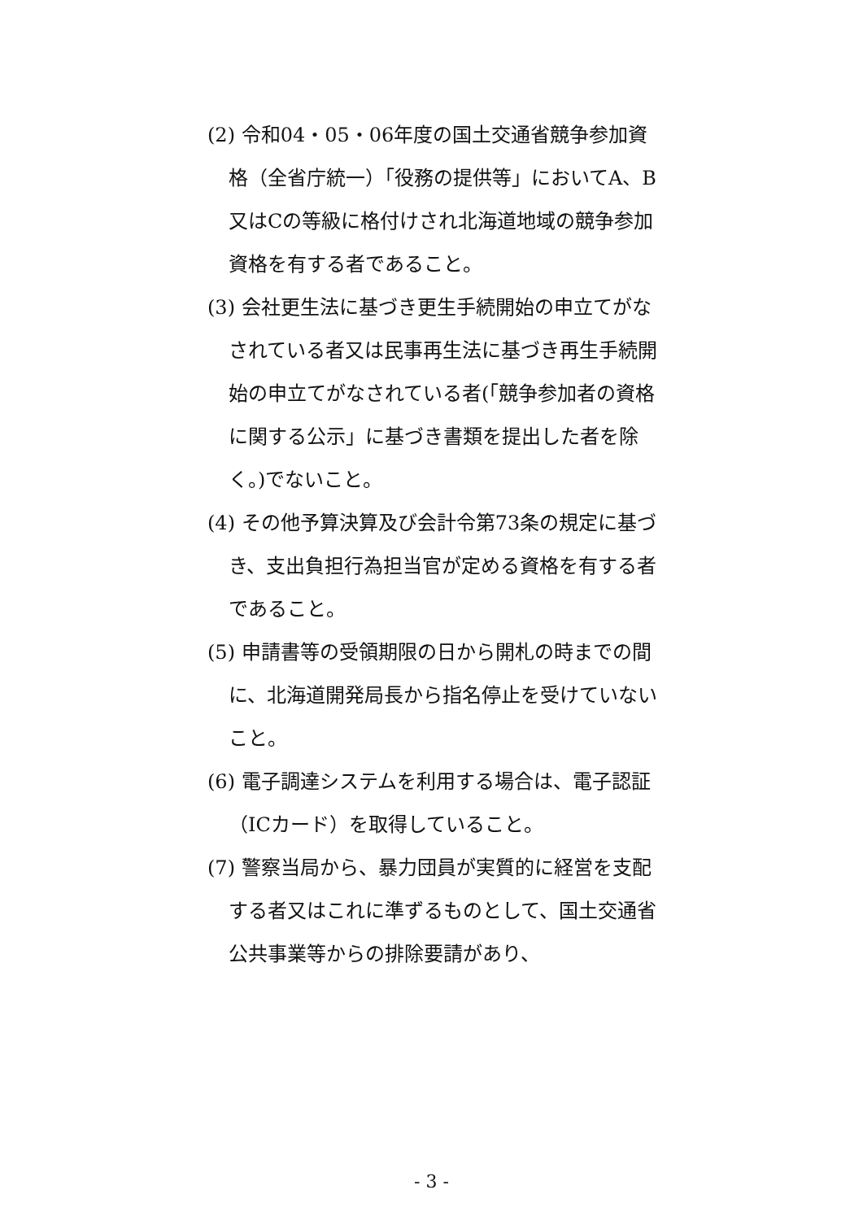(2) 令和04・05・06年度の国土交通省競争参加資格（全省庁統一）「役務の提供等」においてA、B又はCの等級に格付けされ北海道地域の競争参加資格を有する者であること。
(3) 会社更生法に基づき更生手続開始の申立てがなされている者又は民事再生法に基づき再生手続開始の申立てがなされている者(「競争参加者の資格に関する公示」に基づき書類を提出した者を除く。)でないこと。
(4) その他予算決算及び会計令第73条の規定に基づき、支出負担行為担当官が定める資格を有する者であること。
(5) 申請書等の受領期限の日から開札の時までの間に、北海道開発局長から指名停止を受けていないこと。
(6) 電子調達システムを利用する場合は、電子認証（ICカード）を取得していること。
(7) 警察当局から、暴力団員が実質的に経営を支配する者又はこれに準ずるものとして、国土交通省公共事業等からの排除要請があり、
- 3 -